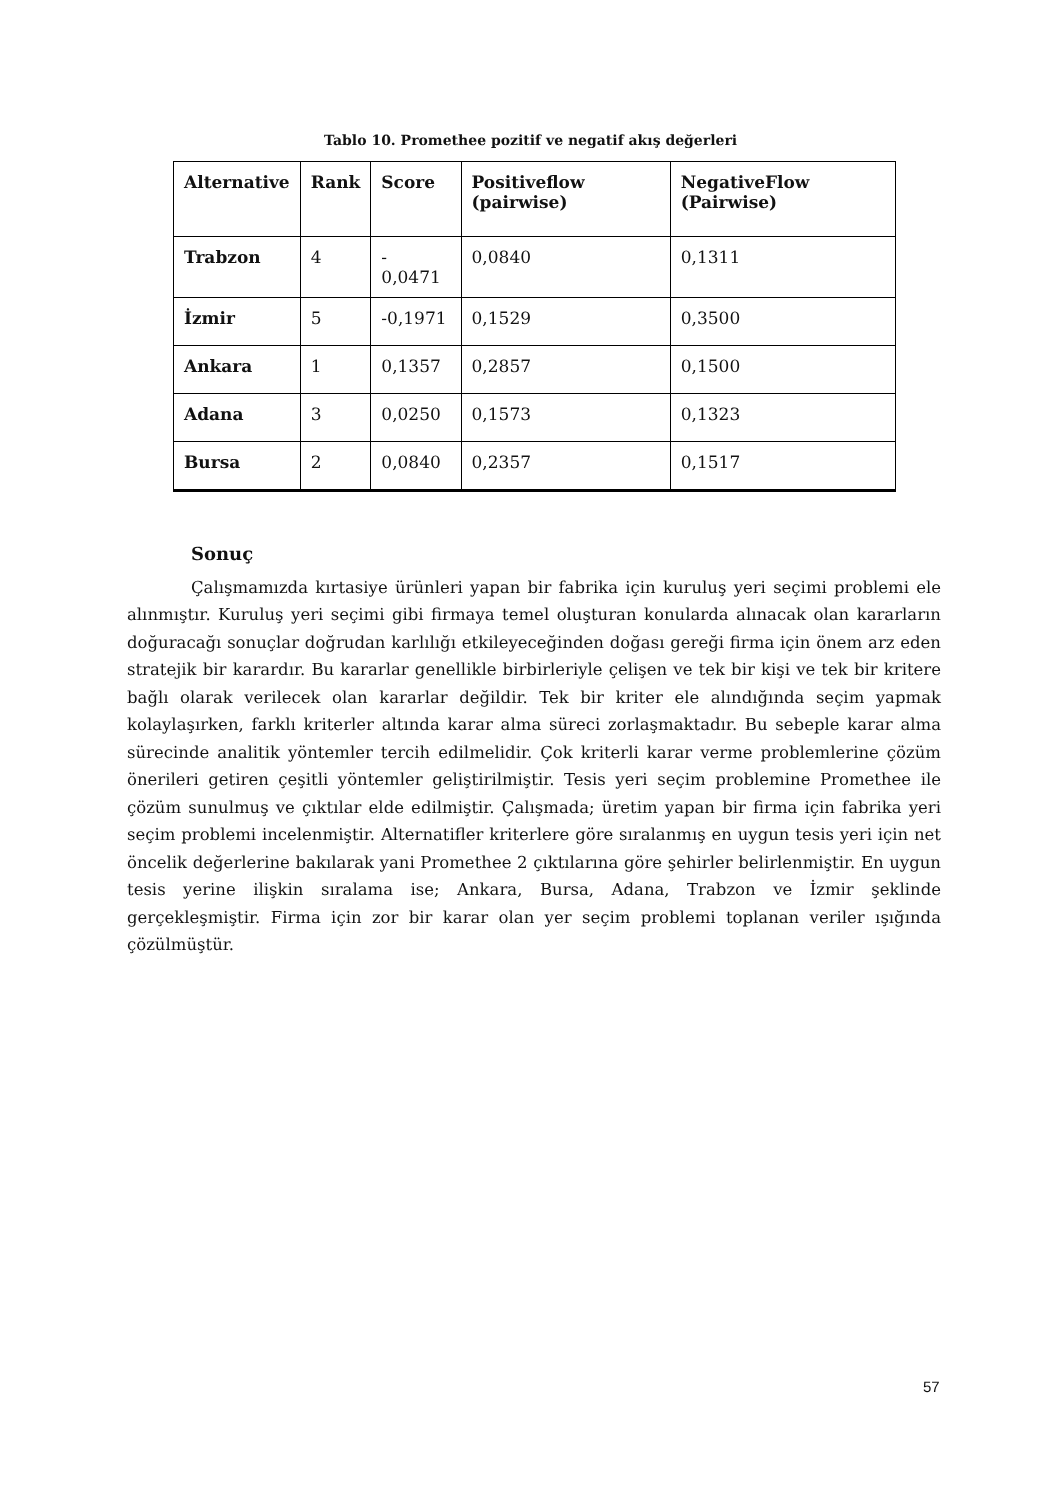Tablo 10. Promethee pozitif ve negatif akış değerleri
| Alternative | Rank | Score | Positiveflow (pairwise) | NegativeFlow (Pairwise) |
| --- | --- | --- | --- | --- |
| Trabzon | 4 | - 0,0471 | 0,0840 | 0,1311 |
| İzmir | 5 | -0,1971 | 0,1529 | 0,3500 |
| Ankara | 1 | 0,1357 | 0,2857 | 0,1500 |
| Adana | 3 | 0,0250 | 0,1573 | 0,1323 |
| Bursa | 2 | 0,0840 | 0,2357 | 0,1517 |
Sonuç
Çalışmamızda kırtasiye ürünleri yapan bir fabrika için kuruluş yeri seçimi problemi ele alınmıştır. Kuruluş yeri seçimi gibi firmaya temel oluşturan konularda alınacak olan kararların doğuracağı sonuçlar doğrudan karlılığı etkileyeceğinden doğası gereği firma için önem arz eden stratejik bir karardır. Bu kararlar genellikle birbirleriyle çelişen ve tek bir kişi ve tek bir kritere bağlı olarak verilecek olan kararlar değildir. Tek bir kriter ele alındığında seçim yapmak kolaylaşırken, farklı kriterler altında karar alma süreci zorlaşmaktadır. Bu sebeple karar alma sürecinde analitik yöntemler tercih edilmelidir. Çok kriterli karar verme problemlerine çözüm önerileri getiren çeşitli yöntemler geliştirilmiştir. Tesis yeri seçim problemine Promethee ile çözüm sunulmuş ve çıktılar elde edilmiştir. Çalışmada; üretim yapan bir firma için fabrika yeri seçim problemi incelenmiştir. Alternatifler kriterlere göre sıralanmış en uygun tesis yeri için net öncelik değerlerine bakılarak yani Promethee 2 çıktılarına göre şehirler belirlenmiştir. En uygun tesis yerine ilişkin sıralama ise; Ankara, Bursa, Adana, Trabzon ve İzmir şeklinde gerçekleşmiştir. Firma için zor bir karar olan yer seçim problemi toplanan veriler ışığında çözülmüştür.
57